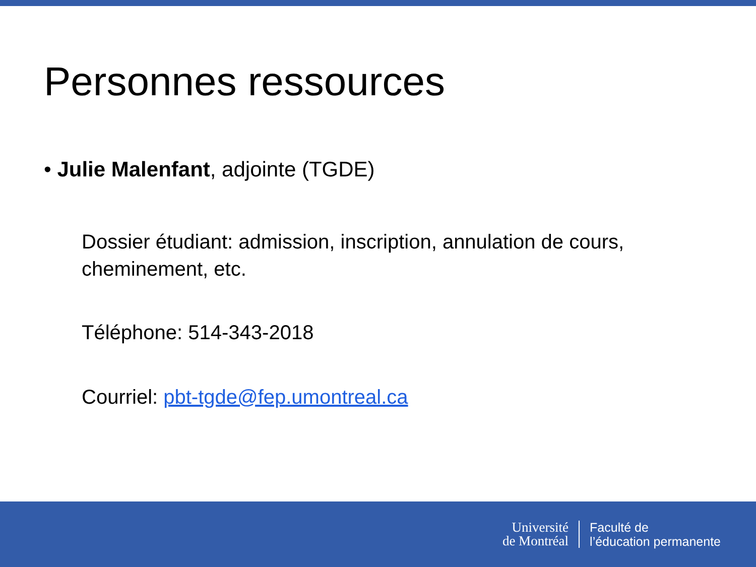Personnes ressources
• Julie Malenfant, adjointe (TGDE)
Dossier étudiant: admission, inscription, annulation de cours, cheminement, etc.
Téléphone: 514-343-2018
Courriel: pbt-tgde@fep.umontreal.ca
Université
de Montréal
Faculté de
l’éducation permanente